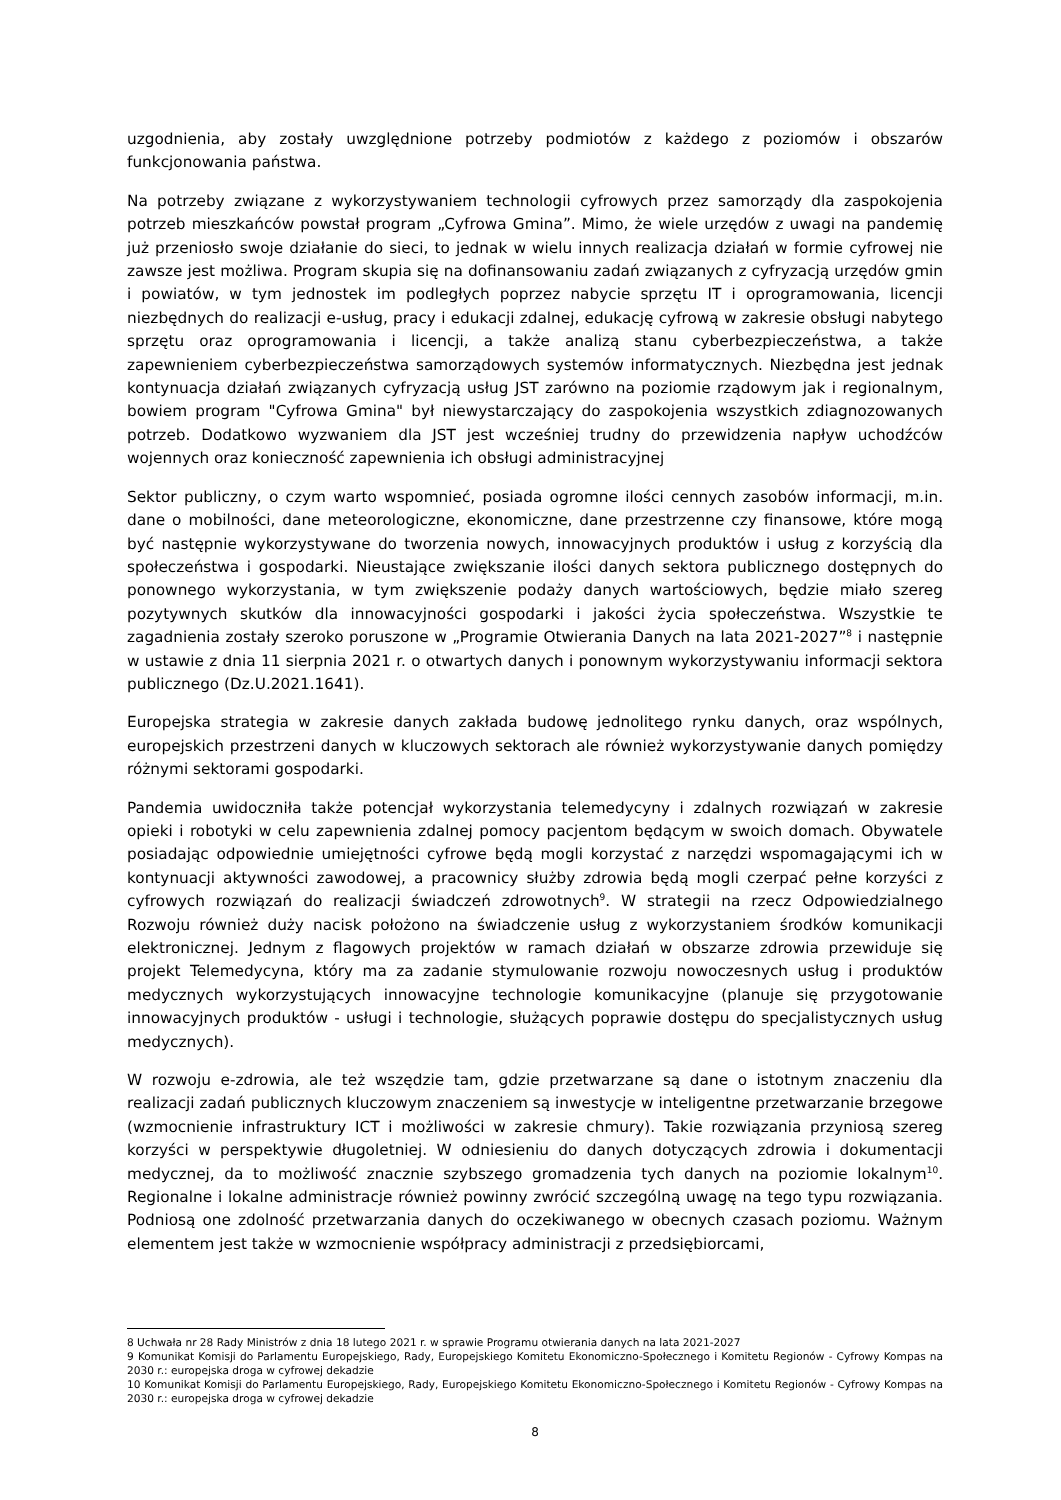uzgodnienia, aby zostały uwzględnione potrzeby podmiotów z każdego z poziomów i obszarów funkcjonowania państwa.
Na potrzeby związane z wykorzystywaniem technologii cyfrowych przez samorządy dla zaspokojenia potrzeb mieszkańców powstał program „Cyfrowa Gmina”. Mimo, że wiele urzędów z uwagi na pandemię już przeniosło swoje działanie do sieci, to jednak w wielu innych realizacja działań w formie cyfrowej nie zawsze jest możliwa. Program skupia się na dofinansowaniu zadań związanych z cyfryzacją urzędów gmin i powiatów, w tym jednostek im podległych poprzez nabycie sprzętu IT i oprogramowania, licencji niezbędnych do realizacji e-usług, pracy i edukacji zdalnej, edukację cyfrową w zakresie obsługi nabytego sprzętu oraz oprogramowania i licencji, a także analizą stanu cyberbezpieczeństwa, a także zapewnieniem cyberbezpieczeństwa samorządowych systemów informatycznych. Niezbędna jest jednak kontynuacja działań związanych cyfryzacją usług JST zarówno na poziomie rządowym jak i regionalnym, bowiem program "Cyfrowa Gmina" był niewystarczający do zaspokojenia wszystkich zdiagnozowanych potrzeb. Dodatkowo wyzwaniem dla JST jest wcześniej trudny do przewidzenia napływ uchodźców wojennych oraz konieczność zapewnienia ich obsługi administracyjnej
Sektor publiczny, o czym warto wspomnieć, posiada ogromne ilości cennych zasobów informacji, m.in. dane o mobilności, dane meteorologiczne, ekonomiczne, dane przestrzenne czy finansowe, które mogą być następnie wykorzystywane do tworzenia nowych, innowacyjnych produktów i usług z korzyścią dla społeczeństwa i gospodarki. Nieustające zwiększanie ilości danych sektora publicznego dostępnych do ponownego wykorzystania, w tym zwiększenie podaży danych wartościowych, będzie miało szereg pozytywnych skutków dla innowacyjności gospodarki i jakości życia społeczeństwa. Wszystkie te zagadnienia zostały szeroko poruszone w „Programie Otwierania Danych na lata 2021-2027”<sup>8</sup> i następnie w ustawie z dnia 11 sierpnia 2021 r. o otwartych danych i ponownym wykorzystywaniu informacji sektora publicznego (Dz.U.2021.1641).
Europejska strategia w zakresie danych zakłada budowę jednolitego rynku danych, oraz wspólnych, europejskich przestrzeni danych w kluczowych sektorach ale również wykorzystywanie danych pomiędzy różnymi sektorami gospodarki.
Pandemia uwidoczniła także potencjał wykorzystania telemedycyny i zdalnych rozwiązań w zakresie opieki i robotyki w celu zapewnienia zdalnej pomocy pacjentom będącym w swoich domach. Obywatele posiadając odpowiednie umiejętności cyfrowe będą mogli korzystać z narzędzi wspomagającymi ich w kontynuacji aktywności zawodowej, a pracownicy służby zdrowia będą mogli czerpać pełne korzyści z cyfrowych rozwiązań do realizacji świadczeń zdrowotnych<sup>9</sup>. W strategii na rzecz Odpowiedzialnego Rozwoju również duży nacisk położono na świadczenie usług z wykorzystaniem środków komunikacji elektronicznej. Jednym z flagowych projektów w ramach działań w obszarze zdrowia przewiduje się projekt Telemedycyna, który ma za zadanie stymulowanie rozwoju nowoczesnych usług i produktów medycznych wykorzystujących innowacyjne technologie komunikacyjne (planuje się przygotowanie innowacyjnych produktów - usługi i technologie, służących poprawie dostępu do specjalistycznych usług medycznych).
W rozwoju e-zdrowia, ale też wszędzie tam, gdzie przetwarzane są dane o istotnym znaczeniu dla realizacji zadań publicznych kluczowym znaczeniem są inwestycje w inteligentne przetwarzanie brzegowe (wzmocnienie infrastruktury ICT i możliwości w zakresie chmury). Takie rozwiązania przyniosą szereg korzyści w perspektywie długoletniej. W odniesieniu do danych dotyczących zdrowia i dokumentacji medycznej, da to możliwość znacznie szybszego gromadzenia tych danych na poziomie lokalnym<sup>10</sup>. Regionalne i lokalne administracje również powinny zwrócić szczególną uwagę na tego typu rozwiązania. Podniosą one zdolność przetwarzania danych do oczekiwanego w obecnych czasach poziomu. Ważnym elementem jest także w wzmocnienie współpracy administracji z przedsiębiorcami,
8 Uchwała nr 28 Rady Ministrów z dnia 18 lutego 2021 r. w sprawie Programu otwierania danych na lata 2021-2027
9 Komunikat Komisji do Parlamentu Europejskiego, Rady, Europejskiego Komitetu Ekonomiczno-Społecznego i Komitetu Regionów - Cyfrowy Kompas na 2030 r.: europejska droga w cyfrowej dekadzie
10 Komunikat Komisji do Parlamentu Europejskiego, Rady, Europejskiego Komitetu Ekonomiczno-Społecznego i Komitetu Regionów - Cyfrowy Kompas na 2030 r.: europejska droga w cyfrowej dekadzie
8